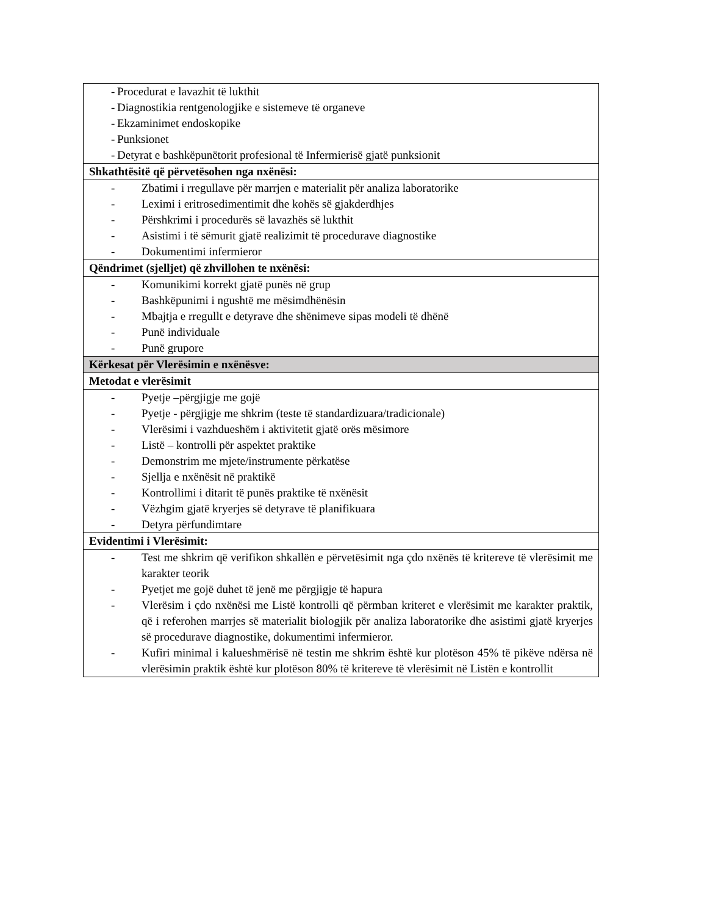| - Procedurat e lavazhit të lukthit - Diagnostikia rentgenologjike e sistemeve të organeve - Ekzaminimet endoskopike - Punksionet - Detyrat e bashkëpunëtorit profesional të Infermierisë gjatë punksionit |
| Shkathtësitë që përvetësohen nga nxënësi: |
| - Zbatimi i rregullave për marrjen e materialit për analiza laboratorike - Leximi i eritrosedimentimit dhe kohës së gjakderdhjes - Përshkrimi i procedurës së lavazhës së lukthit - Asistimi i të sëmurit gjatë realizimit të procedurave diagnostike - Dokumentimi infermieror |
| Qëndrimet (sjelljet) që zhvillohen te nxënësi: |
| - Komunikimi korrekt gjatë punës në grup - Bashkëpunimi i ngushtë me mësimdhënësin - Mbajtja e rregullt e detyrave dhe shënimeve sipas modeli të dhënë - Punë individuale - Punë grupore |
| Kërkesat për Vlerësimin e nxënësve: |
| Metodat e vlerësimit |
| - Pyetje –përgjigje me gojë - Pyetje - përgjigje me shkrim (teste të standardizuara/tradicionale) - Vlerësimi i vazhdueshëm i aktivitetit gjatë orës mësimore - Listë – kontrolli për aspektet praktike - Demonstrim me mjete/instrumente përkatëse - Sjellja e nxënësit në praktikë - Kontrollimi i ditarit të punës praktike të nxënësit - Vëzhgim gjatë kryerjes së detyrave të planifikuara - Detyra përfundimtare |
| Evidentimi i Vlerësimit: |
| - Test me shkrim që verifikon shkallën e përvetësimit nga çdo nxënës të kritereve të vlerësimit me karakter teorik - Pyetjet me gojë duhet të jenë me përgjigje të hapura - Vlerësim i çdo nxënësi me Listë kontrolli që përmban kriteret e vlerësimit me karakter praktik, që i referohen marrjes së materialit biologjik për analiza laboratorike dhe asistimi gjatë kryerjes së procedurave diagnostike, dokumentimi infermieror. - Kufiri minimal i kalueshmërisë në testin me shkrim është kur plotëson 45% të pikëve ndërsa në vlerësimin praktik është kur plotëson 80% të kritereve të vlerësimit në Listën e kontrollit |